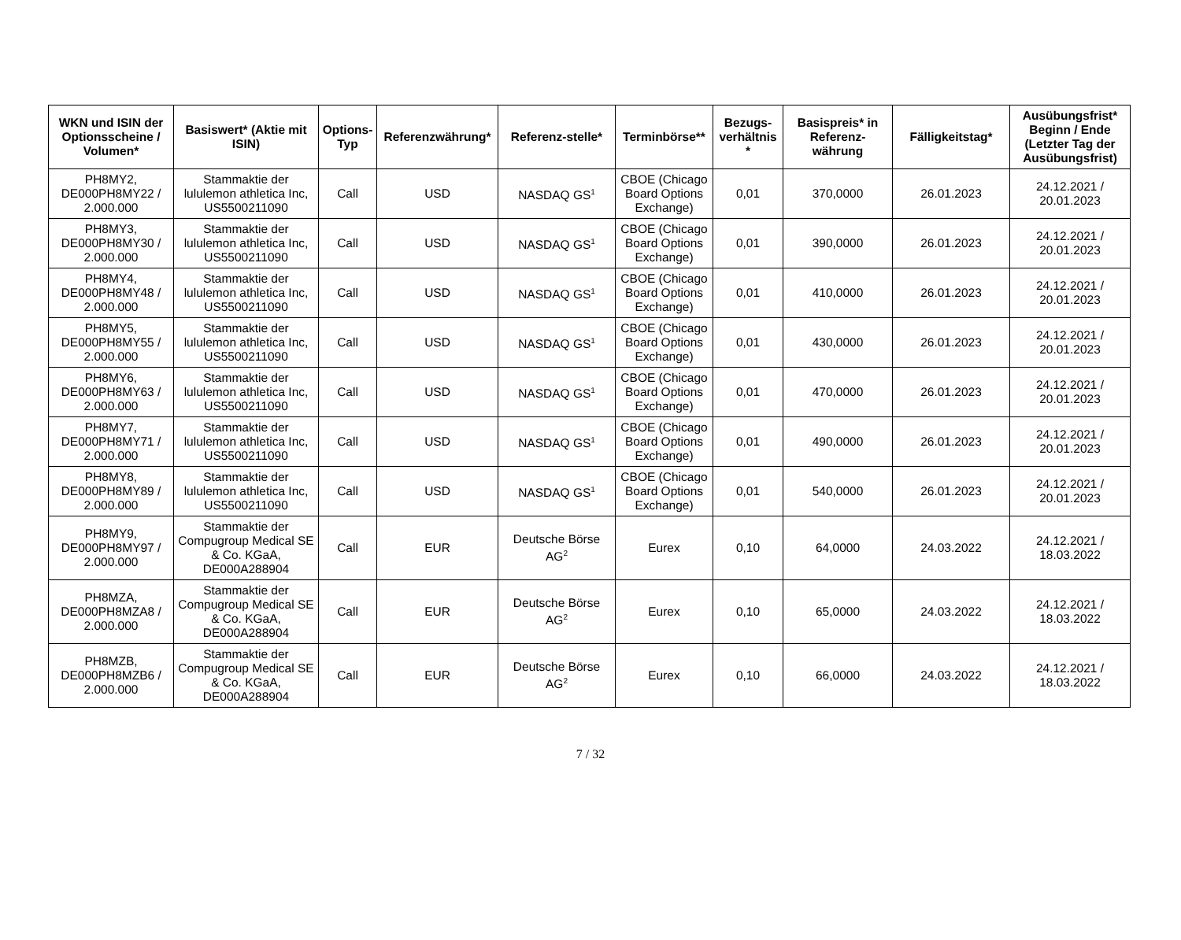| WKN und ISIN der Optionsscheine / Volumen* | Basiswert* (Aktie mit ISIN) | Options-Typ | Referenzwährung* | Referenz-stelle* | Terminbörse** | Bezugs-verhältnis * | Basispreis* in Referenz-währung | Fälligkeitstag* | Ausübungsfrist* Beginn / Ende (Letzter Tag der Ausübungsfrist) |
| --- | --- | --- | --- | --- | --- | --- | --- | --- | --- |
| PH8MY2, DE000PH8MY22 / 2.000.000 | Stammaktie der lululemon athletica Inc, US5500211090 | Call | USD | NASDAQ GS<sup>1</sup> | CBOE (Chicago Board Options Exchange) | 0,01 | 370,0000 | 26.01.2023 | 24.12.2021 / 20.01.2023 |
| PH8MY3, DE000PH8MY30 / 2.000.000 | Stammaktie der lululemon athletica Inc, US5500211090 | Call | USD | NASDAQ GS<sup>1</sup> | CBOE (Chicago Board Options Exchange) | 0,01 | 390,0000 | 26.01.2023 | 24.12.2021 / 20.01.2023 |
| PH8MY4, DE000PH8MY48 / 2.000.000 | Stammaktie der lululemon athletica Inc, US5500211090 | Call | USD | NASDAQ GS<sup>1</sup> | CBOE (Chicago Board Options Exchange) | 0,01 | 410,0000 | 26.01.2023 | 24.12.2021 / 20.01.2023 |
| PH8MY5, DE000PH8MY55 / 2.000.000 | Stammaktie der lululemon athletica Inc, US5500211090 | Call | USD | NASDAQ GS<sup>1</sup> | CBOE (Chicago Board Options Exchange) | 0,01 | 430,0000 | 26.01.2023 | 24.12.2021 / 20.01.2023 |
| PH8MY6, DE000PH8MY63 / 2.000.000 | Stammaktie der lululemon athletica Inc, US5500211090 | Call | USD | NASDAQ GS<sup>1</sup> | CBOE (Chicago Board Options Exchange) | 0,01 | 470,0000 | 26.01.2023 | 24.12.2021 / 20.01.2023 |
| PH8MY7, DE000PH8MY71 / 2.000.000 | Stammaktie der lululemon athletica Inc, US5500211090 | Call | USD | NASDAQ GS<sup>1</sup> | CBOE (Chicago Board Options Exchange) | 0,01 | 490,0000 | 26.01.2023 | 24.12.2021 / 20.01.2023 |
| PH8MY8, DE000PH8MY89 / 2.000.000 | Stammaktie der lululemon athletica Inc, US5500211090 | Call | USD | NASDAQ GS<sup>1</sup> | CBOE (Chicago Board Options Exchange) | 0,01 | 540,0000 | 26.01.2023 | 24.12.2021 / 20.01.2023 |
| PH8MY9, DE000PH8MY97 / 2.000.000 | Stammaktie der Compugroup Medical SE & Co. KGaA, DE000A288904 | Call | EUR | Deutsche Börse AG<sup>2</sup> | Eurex | 0,10 | 64,0000 | 24.03.2022 | 24.12.2021 / 18.03.2022 |
| PH8MZA, DE000PH8MZA8 / 2.000.000 | Stammaktie der Compugroup Medical SE & Co. KGaA, DE000A288904 | Call | EUR | Deutsche Börse AG<sup>2</sup> | Eurex | 0,10 | 65,0000 | 24.03.2022 | 24.12.2021 / 18.03.2022 |
| PH8MZB, DE000PH8MZB6 / 2.000.000 | Stammaktie der Compugroup Medical SE & Co. KGaA, DE000A288904 | Call | EUR | Deutsche Börse AG<sup>2</sup> | Eurex | 0,10 | 66,0000 | 24.03.2022 | 24.12.2021 / 18.03.2022 |
7 / 32